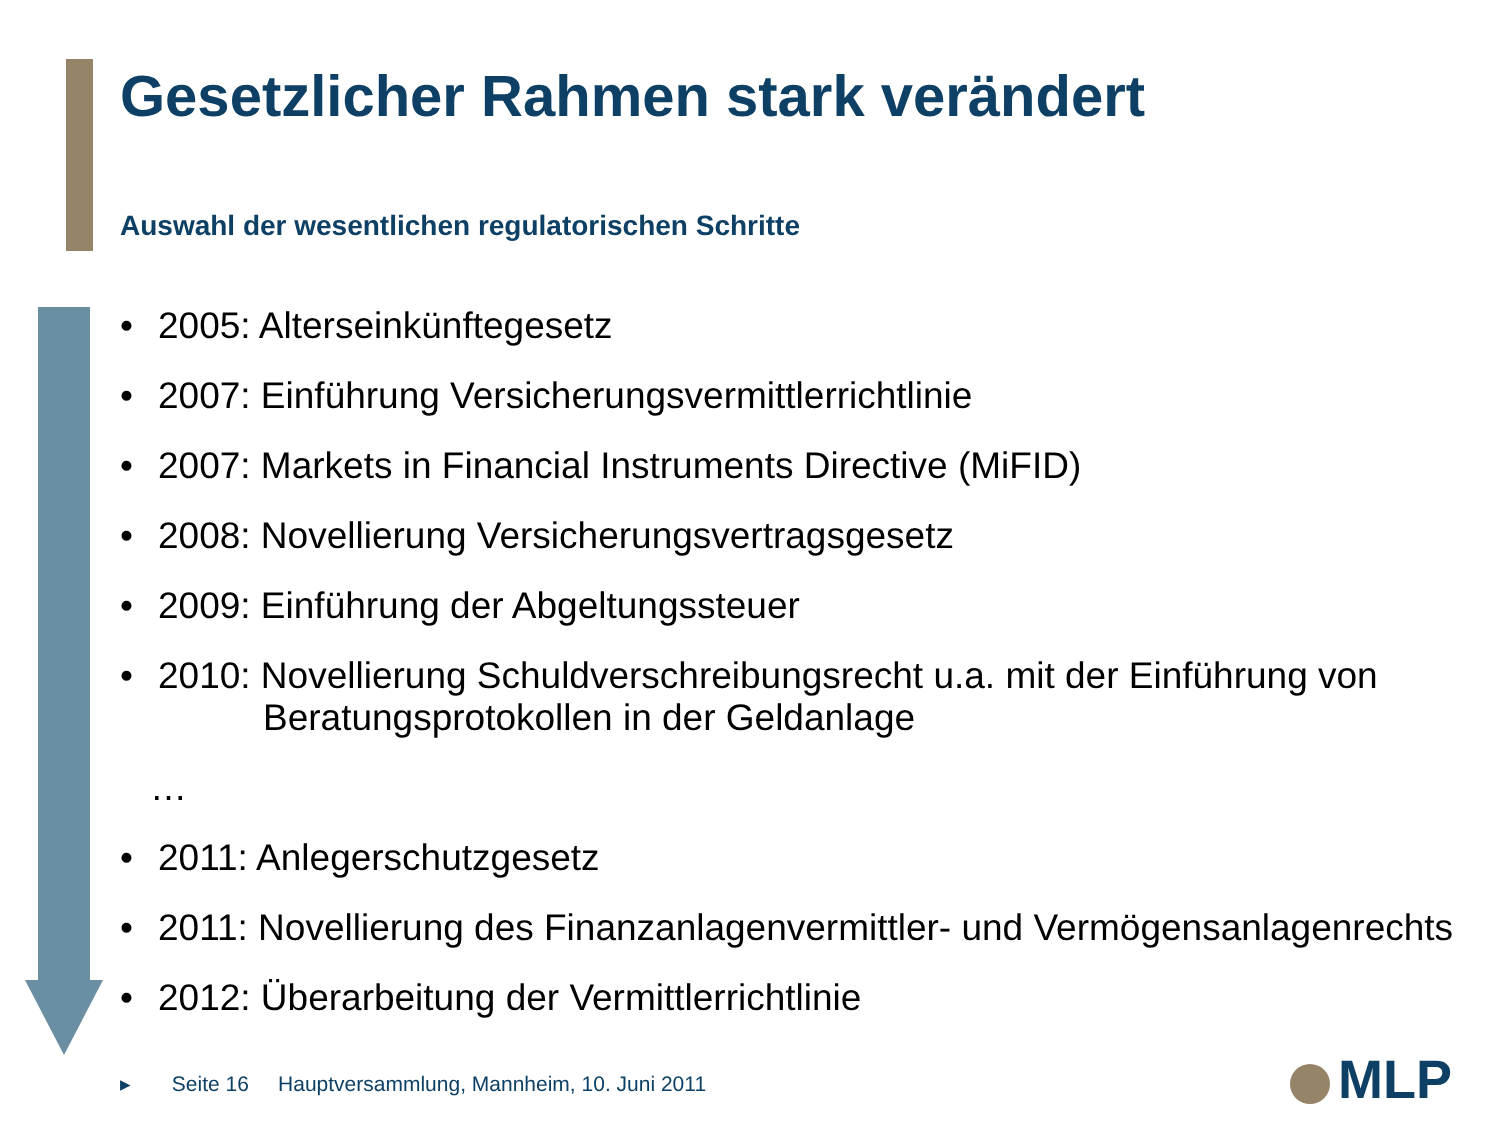Gesetzlicher Rahmen stark verändert
Auswahl der wesentlichen regulatorischen Schritte
• 2005: Alterseinkünftegesetz
• 2007: Einführung Versicherungsvermittlerrichtlinie
• 2007: Markets in Financial Instruments Directive (MiFID)
• 2008: Novellierung Versicherungsvertragsgesetz
• 2009: Einführung der Abgeltungssteuer
• 2010: Novellierung Schuldverschreibungsrecht u.a. mit der Einführung von
Beratungsprotokollen in der Geldanlage
…
• 2011: Anlegerschutzgesetz
• 2011: Novellierung des Finanzanlagenvermittler- und Vermögensanlagenrechts
• 2012: Überarbeitung der Vermittlerrichtlinie
▸ Seite 16 Hauptversammlung, Mannheim, 10. Juni 2011
MLP